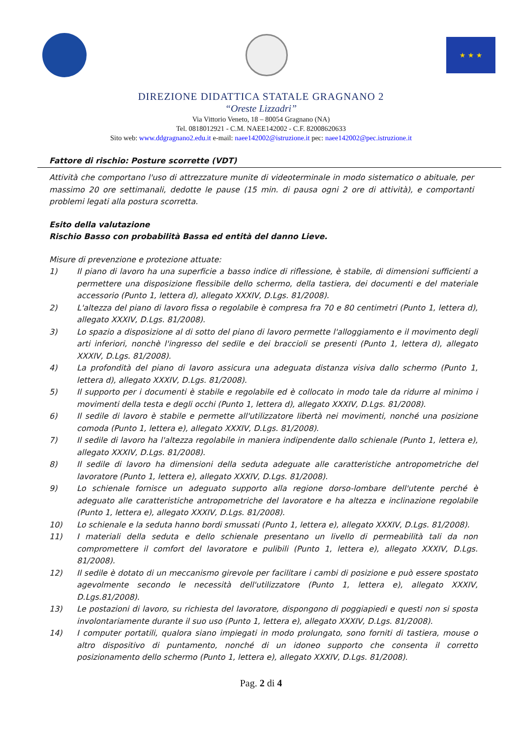★ ★ ★
DIREZIONE DIDATTICA STATALE GRAGNANO 2
“Oreste Lizzadri”
Via Vittorio Veneto, 18 – 80054 Gragnano (NA)
Tel. 0818012921 - C.M. NAEE142002 - C.F. 82008620633
Sito web: www.ddgragnano2.edu.it e-mail: naee142002@istruzione.it pec: naee142002@pec.istruzione.it
Fattore di rischio: Posture scorrette (VDT)
Attività che comportano l'uso di attrezzature munite di videoterminale in modo sistematico o abituale, per massimo 20 ore settimanali, dedotte le pause (15 min. di pausa ogni 2 ore di attività), e comportanti problemi legati alla postura scorretta.
Esito della valutazione
Rischio Basso con probabilità Bassa ed entità del danno Lieve.
Misure di prevenzione e protezione attuate:
1) Il piano di lavoro ha una superficie a basso indice di riflessione, è stabile, di dimensioni sufficienti a permettere una disposizione flessibile dello schermo, della tastiera, dei documenti e del materiale accessorio (Punto 1, lettera d), allegato XXXIV, D.Lgs. 81/2008).
2) L'altezza del piano di lavoro fissa o regolabile è compresa fra 70 e 80 centimetri (Punto 1, lettera d), allegato XXXIV, D.Lgs. 81/2008).
3) Lo spazio a disposizione al di sotto del piano di lavoro permette l'alloggiamento e il movimento degli arti inferiori, nonchè l'ingresso del sedile e dei braccioli se presenti (Punto 1, lettera d), allegato XXXIV, D.Lgs. 81/2008).
4) La profondità del piano di lavoro assicura una adeguata distanza visiva dallo schermo (Punto 1, lettera d), allegato XXXIV, D.Lgs. 81/2008).
5) Il supporto per i documenti è stabile e regolabile ed è collocato in modo tale da ridurre al minimo i movimenti della testa e degli occhi (Punto 1, lettera d), allegato XXXIV, D.Lgs. 81/2008).
6) Il sedile di lavoro è stabile e permette all'utilizzatore libertà nei movimenti, nonché una posizione comoda (Punto 1, lettera e), allegato XXXIV, D.Lgs. 81/2008).
7) Il sedile di lavoro ha l'altezza regolabile in maniera indipendente dallo schienale (Punto 1, lettera e), allegato XXXIV, D.Lgs. 81/2008).
8) Il sedile di lavoro ha dimensioni della seduta adeguate alle caratteristiche antropometriche del lavoratore (Punto 1, lettera e), allegato XXXIV, D.Lgs. 81/2008).
9) Lo schienale fornisce un adeguato supporto alla regione dorso-lombare dell'utente perché è adeguato alle caratteristiche antropometriche del lavoratore e ha altezza e inclinazione regolabile (Punto 1, lettera e), allegato XXXIV, D.Lgs. 81/2008).
10) Lo schienale e la seduta hanno bordi smussati (Punto 1, lettera e), allegato XXXIV, D.Lgs. 81/2008).
11) I materiali della seduta e dello schienale presentano un livello di permeabilità tali da non compromettere il comfort del lavoratore e pulibili (Punto 1, lettera e), allegato XXXIV, D.Lgs. 81/2008).
12) Il sedile è dotato di un meccanismo girevole per facilitare i cambi di posizione e può essere spostato agevolmente secondo le necessità dell'utilizzatore (Punto 1, lettera e), allegato XXXIV, D.Lgs.81/2008).
13) Le postazioni di lavoro, su richiesta del lavoratore, dispongono di poggiapiedi e questi non si sposta involontariamente durante il suo uso (Punto 1, lettera e), allegato XXXIV, D.Lgs. 81/2008).
14) I computer portatili, qualora siano impiegati in modo prolungato, sono forniti di tastiera, mouse o altro dispositivo di puntamento, nonché di un idoneo supporto che consenta il corretto posizionamento dello schermo (Punto 1, lettera e), allegato XXXIV, D.Lgs. 81/2008).
Pag. 2 di 4